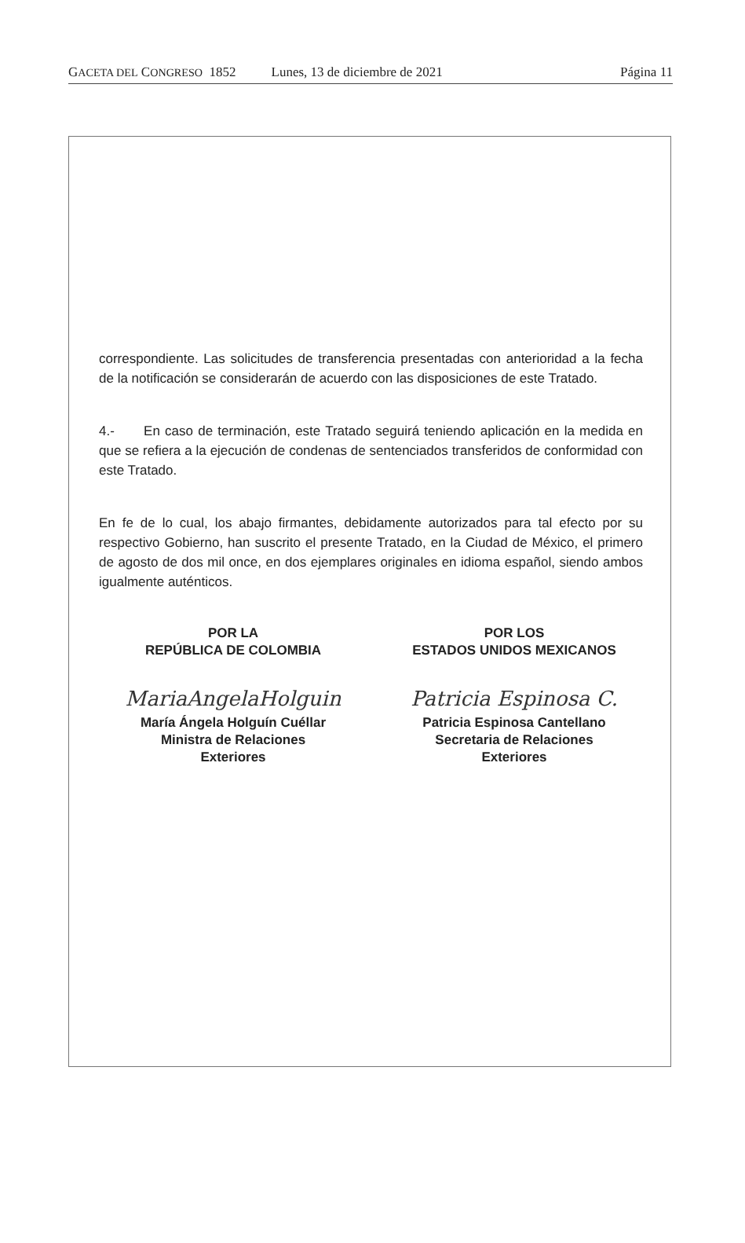GACETA DEL CONGRESO 1852 Lunes, 13 de diciembre de 2021 Página 11
correspondiente. Las solicitudes de transferencia presentadas con anterioridad a la fecha de la notificación se considerarán de acuerdo con las disposiciones de este Tratado.
4.- En caso de terminación, este Tratado seguirá teniendo aplicación en la medida en que se refiera a la ejecución de condenas de sentenciados transferidos de conformidad con este Tratado.
En fe de lo cual, los abajo firmantes, debidamente autorizados para tal efecto por su respectivo Gobierno, han suscrito el presente Tratado, en la Ciudad de México, el primero de agosto de dos mil once, en dos ejemplares originales en idioma español, siendo ambos igualmente auténticos.
POR LA
REPÚBLICA DE COLOMBIA
MariaAngelaHolguin
María Ángela Holguín Cuéllar
Ministra de Relaciones
Exteriores
POR LOS
ESTADOS UNIDOS MEXICANOS
Patricia Espinosa C.
Patricia Espinosa Cantellano
Secretaria de Relaciones
Exteriores